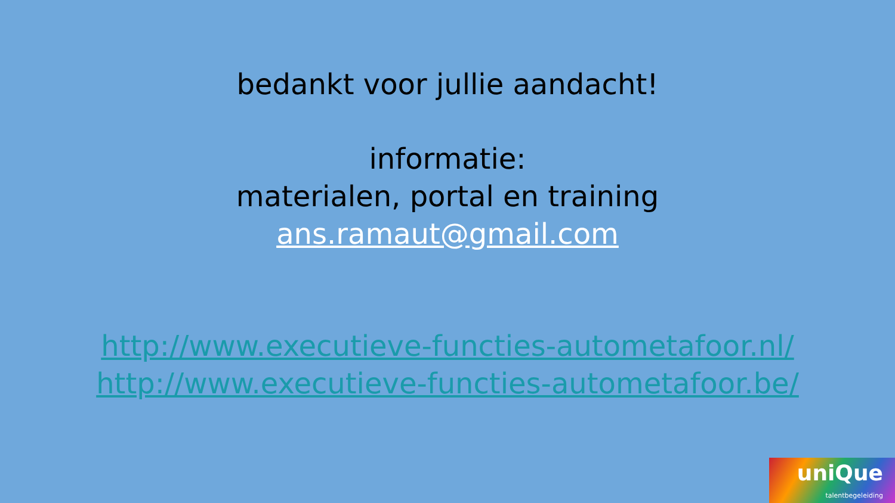bedankt voor jullie aandacht!
informatie:
materialen, portal en training
ans.ramaut@gmail.com
http://www.executieve-functies-autometafoor.nl/
http://www.executieve-functies-autometafoor.be/
uniQue
talentbegeleiding